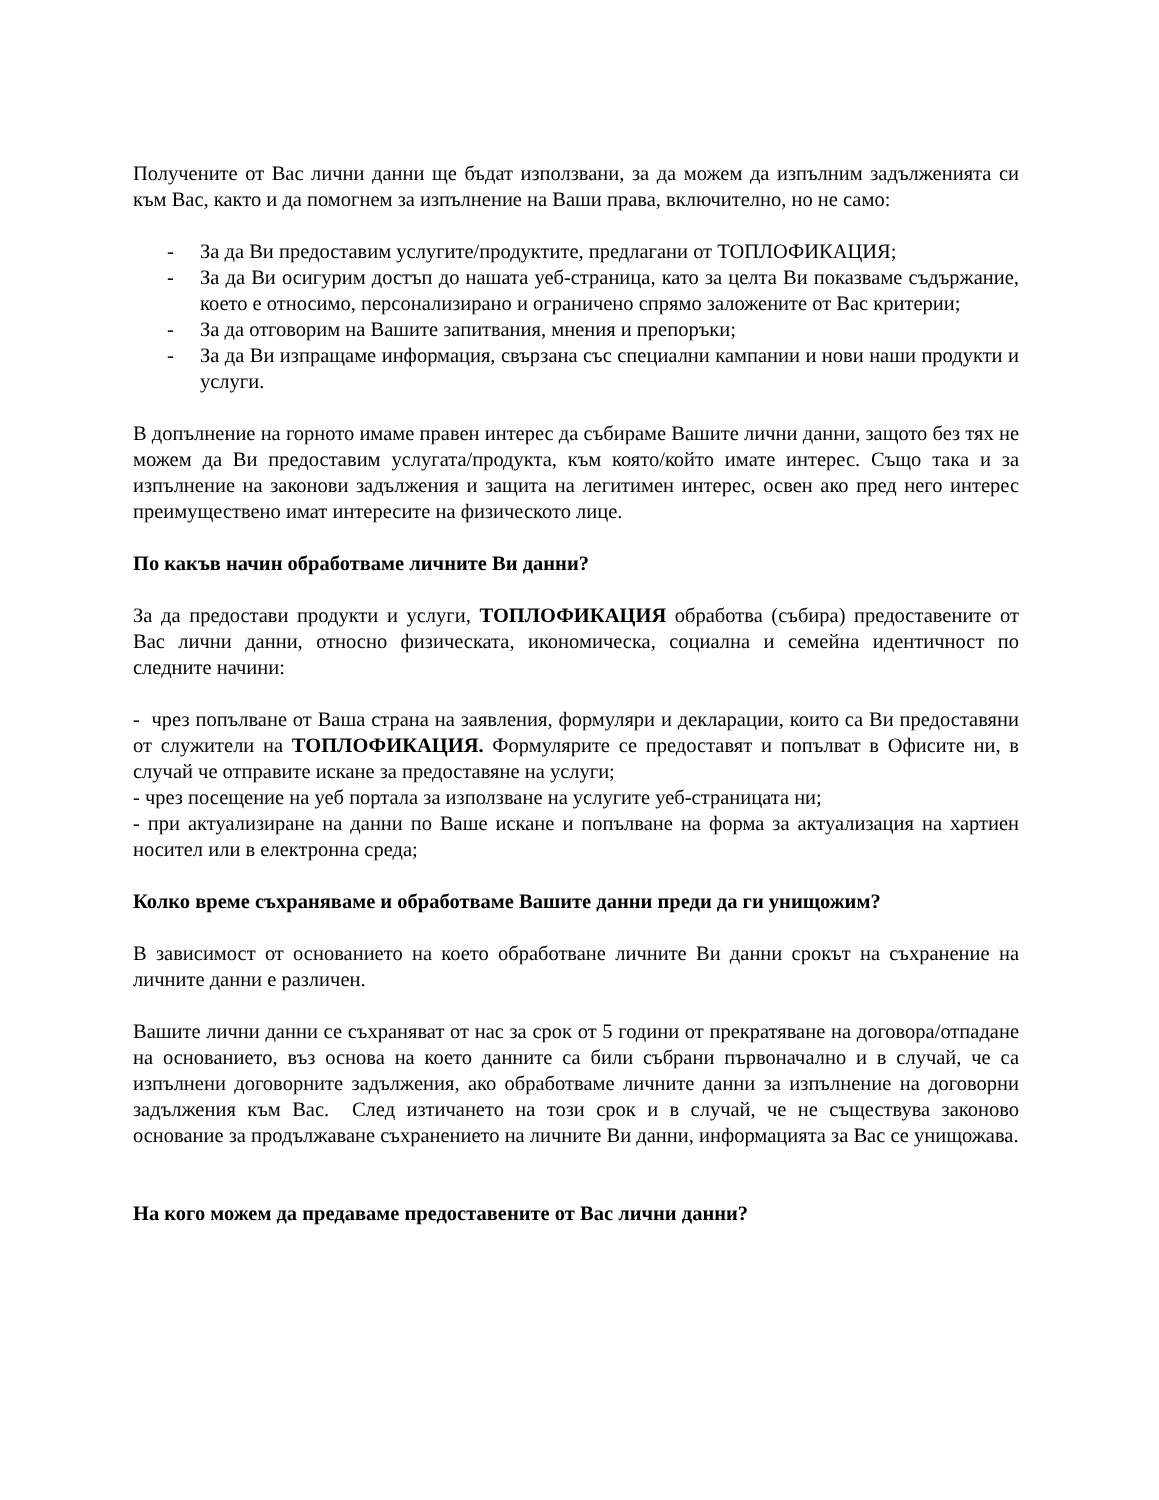Получените от Вас лични данни ще бъдат използвани, за да можем да изпълним задълженията си към Вас, както и да помогнем за изпълнение на Ваши права, включително, но не само:
- За да Ви предоставим услугите/продуктите, предлагани от ТОПЛОФИКАЦИЯ;
- За да Ви осигурим достъп до нашата уеб-страница, като за целта Ви показваме съдържание, което е относимо, персонализирано и ограничено спрямо заложените от Вас критерии;
- За да отговорим на Вашите запитвания, мнения и препоръки;
- За да Ви изпращаме информация, свързана със специални кампании и нови наши продукти и услуги.
В допълнение на горното имаме правен интерес да събираме Вашите лични данни, защото без тях не можем да Ви предоставим услугата/продукта, към която/който имате интерес. Също така и за изпълнение на законови задължения и защита на легитимен интерес, освен ако пред него интерес преимуществено имат интересите на физическото лице.
По какъв начин обработваме личните Ви данни?
За да предостави продукти и услуги, ТОПЛОФИКАЦИЯ обработва (събира) предоставените от Вас лични данни, относно физическата, икономическа, социална и семейна идентичност по следните начини:
- чрез попълване от Ваша страна на заявления, формуляри и декларации, които са Ви предоставяни от служители на ТОПЛОФИКАЦИЯ. Формулярите се предоставят и попълват в Офисите ни, в случай че отправите искане за предоставяне на услуги;
- чрез посещение на уеб портала за използване на услугите уеб-страницата ни;
- при актуализиране на данни по Ваше искане и попълване на форма за актуализация на хартиен носител или в електронна среда;
Колко време съхраняваме и обработваме Вашите данни преди да ги унищожим?
В зависимост от основанието на което обработване личните Ви данни срокът на съхранение на личните данни е различен.
Вашите лични данни се съхраняват от нас за срок от 5 години от прекратяване на договора/отпадане на основанието, въз основа на което данните са били събрани първоначално и в случай, че са изпълнени договорните задължения, ако обработваме личните данни за изпълнение на договорни задължения към Вас. След изтичането на този срок и в случай, че не съществува законово основание за продължаване съхранението на личните Ви данни, информацията за Вас се унищожава.
На кого можем да предаваме предоставените от Вас лични данни?